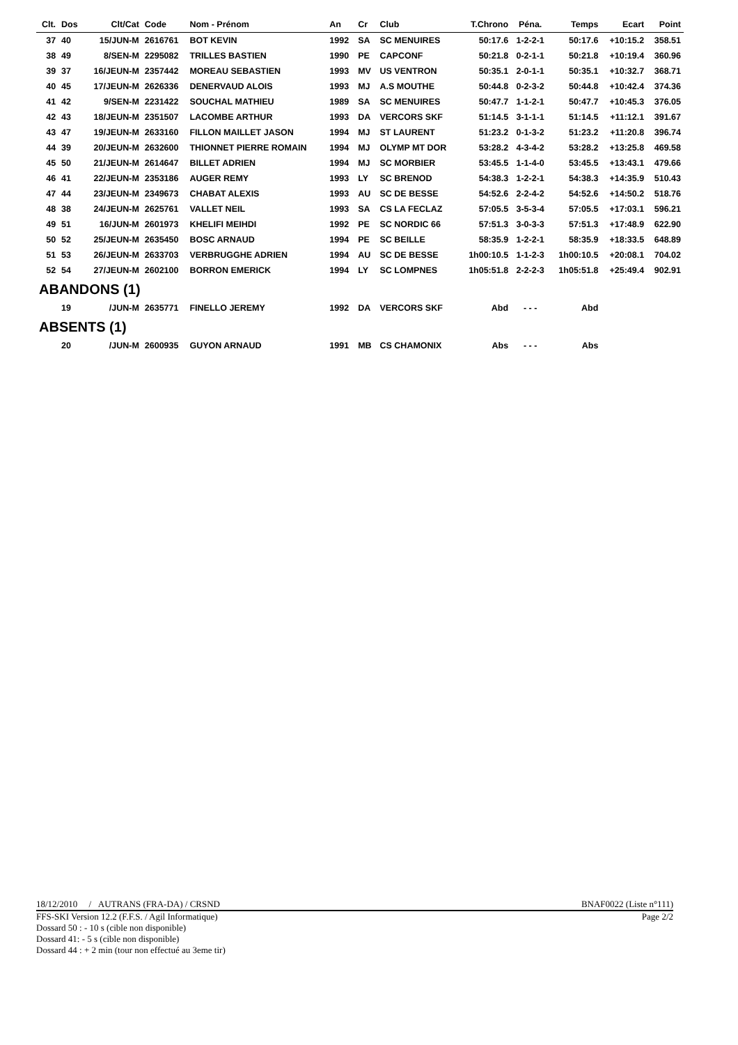| Clt. | Dos | Clt/Cat | Code | Nom - Prénom | An | Cr | Club | T.Chrono | Péna. | Temps | Ecart | Point |
| --- | --- | --- | --- | --- | --- | --- | --- | --- | --- | --- | --- | --- |
| 37 | 40 | 15/JUN-M | 2616761 | BOT KEVIN | 1992 | SA | SC MENUIRES | 50:17.6 | 1-2-2-1 | 50:17.6 | +10:15.2 | 358.51 |
| 38 | 49 | 8/SEN-M | 2295082 | TRILLES BASTIEN | 1990 | PE | CAPCONF | 50:21.8 | 0-2-1-1 | 50:21.8 | +10:19.4 | 360.96 |
| 39 | 37 | 16/JEUN-M | 2357442 | MOREAU SEBASTIEN | 1993 | MV | US VENTRON | 50:35.1 | 2-0-1-1 | 50:35.1 | +10:32.7 | 368.71 |
| 40 | 45 | 17/JEUN-M | 2626336 | DENERVAUD ALOIS | 1993 | MJ | A.S MOUTHE | 50:44.8 | 0-2-3-2 | 50:44.8 | +10:42.4 | 374.36 |
| 41 | 42 | 9/SEN-M | 2231422 | SOUCHAL MATHIEU | 1989 | SA | SC MENUIRES | 50:47.7 | 1-1-2-1 | 50:47.7 | +10:45.3 | 376.05 |
| 42 | 43 | 18/JEUN-M | 2351507 | LACOMBE ARTHUR | 1993 | DA | VERCORS SKF | 51:14.5 | 3-1-1-1 | 51:14.5 | +11:12.1 | 391.67 |
| 43 | 47 | 19/JEUN-M | 2633160 | FILLON MAILLET JASON | 1994 | MJ | ST LAURENT | 51:23.2 | 0-1-3-2 | 51:23.2 | +11:20.8 | 396.74 |
| 44 | 39 | 20/JEUN-M | 2632600 | THIONNET PIERRE ROMAIN | 1994 | MJ | OLYMP MT DOR | 53:28.2 | 4-3-4-2 | 53:28.2 | +13:25.8 | 469.58 |
| 45 | 50 | 21/JEUN-M | 2614647 | BILLET ADRIEN | 1994 | MJ | SC MORBIER | 53:45.5 | 1-1-4-0 | 53:45.5 | +13:43.1 | 479.66 |
| 46 | 41 | 22/JEUN-M | 2353186 | AUGER REMY | 1993 | LY | SC BRENOD | 54:38.3 | 1-2-2-1 | 54:38.3 | +14:35.9 | 510.43 |
| 47 | 44 | 23/JEUN-M | 2349673 | CHABAT ALEXIS | 1993 | AU | SC DE BESSE | 54:52.6 | 2-2-4-2 | 54:52.6 | +14:50.2 | 518.76 |
| 48 | 38 | 24/JEUN-M | 2625761 | VALLET NEIL | 1993 | SA | CS LA FECLAZ | 57:05.5 | 3-5-3-4 | 57:05.5 | +17:03.1 | 596.21 |
| 49 | 51 | 16/JUN-M | 2601973 | KHELIFI MEIHDI | 1992 | PE | SC NORDIC 66 | 57:51.3 | 3-0-3-3 | 57:51.3 | +17:48.9 | 622.90 |
| 50 | 52 | 25/JEUN-M | 2635450 | BOSC ARNAUD | 1994 | PE | SC BEILLE | 58:35.9 | 1-2-2-1 | 58:35.9 | +18:33.5 | 648.89 |
| 51 | 53 | 26/JEUN-M | 2633703 | VERBRUGGHE ADRIEN | 1994 | AU | SC DE BESSE | 1h00:10.5 | 1-1-2-3 | 1h00:10.5 | +20:08.1 | 704.02 |
| 52 | 54 | 27/JEUN-M | 2602100 | BORRON EMERICK | 1994 | LY | SC LOMPNES | 1h05:51.8 | 2-2-2-3 | 1h05:51.8 | +25:49.4 | 902.91 |
| ABANDONS (1) | | | | | | | | | | | | |
| | 19 | /JUN-M | 2635771 | FINELLO JEREMY | 1992 | DA | VERCORS SKF | Abd | - - - | Abd | | |
| ABSENTS (1) | | | | | | | | | | | | |
| | 20 | /JUN-M | 2600935 | GUYON ARNAUD | 1991 | MB | CS CHAMONIX | Abs | - - - | Abs | | |
18/12/2010 / AUTRANS (FRA-DA) / CRSND BNAF0022 (Liste n°111)
FFS-SKI Version 12.2 (F.F.S. / Agil Informatique) Page 2/2
Dossard 50 : - 10 s (cible non disponible)
Dossard 41: - 5 s (cible non disponible)
Dossard 44 : + 2 min (tour non effectué au 3eme tir)